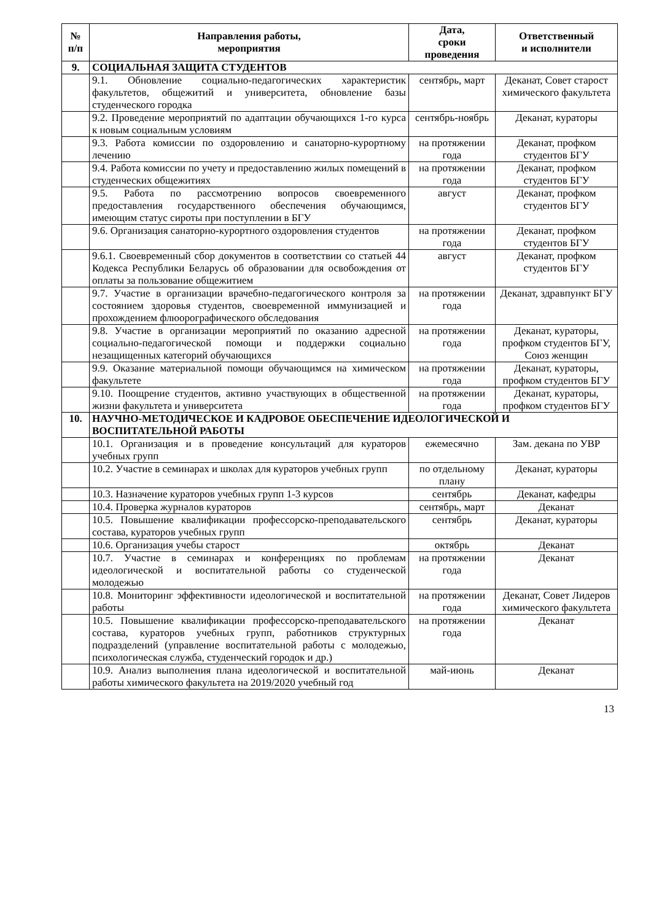| № п/п | Направления работы, мероприятия | Дата, сроки проведения | Ответственный и исполнители |
| --- | --- | --- | --- |
| 9. | СОЦИАЛЬНАЯ ЗАЩИТА СТУДЕНТОВ | | |
| | 9.1. Обновление социально-педагогических характеристик факультетов, общежитий и университета, обновление базы студенческого городка | сентябрь, март | Деканат, Совет старост химического факультета |
| | 9.2. Проведение мероприятий по адаптации обучающихся 1-го курса к новым социальным условиям | сентябрь-ноябрь | Деканат, кураторы |
| | 9.3. Работа комиссии по оздоровлению и санаторно-курортному лечению | на протяжении года | Деканат, профком студентов БГУ |
| | 9.4. Работа комиссии по учету и предоставлению жилых помещений в студенческих общежитиях | на протяжении года | Деканат, профком студентов БГУ |
| | 9.5. Работа по рассмотрению вопросов своевременного предоставления государственного обеспечения обучающимся, имеющим статус сироты при поступлении в БГУ | август | Деканат, профком студентов БГУ |
| | 9.6. Организация санаторно-курортного оздоровления студентов | на протяжении года | Деканат, профком студентов БГУ |
| | 9.6.1. Своевременный сбор документов в соответствии со статьей 44 Кодекса Республики Беларусь об образовании для освобождения от оплаты за пользование общежитием | август | Деканат, профком студентов БГУ |
| | 9.7. Участие в организации врачебно-педагогического контроля за состоянием здоровья студентов, своевременной иммунизацией и прохождением флюорографического обследования | на протяжении года | Деканат, здравпункт БГУ |
| | 9.8. Участие в организации мероприятий по оказанию адресной социально-педагогической помощи и поддержки социально незащищенных категорий обучающихся | на протяжении года | Деканат, кураторы, профком студентов БГУ, Союз женщин |
| | 9.9. Оказание материальной помощи обучающимся на химическом факультете | на протяжении года | Деканат, кураторы, профком студентов БГУ |
| | 9.10. Поощрение студентов, активно участвующих в общественной жизни факультета и университета | на протяжении года | Деканат, кураторы, профком студентов БГУ |
| 10. | НАУЧНО-МЕТОДИЧЕСКОЕ И КАДРОВОЕ ОБЕСПЕЧЕНИЕ ИДЕОЛОГИЧЕСКОЙ И ВОСПИТАТЕЛЬНОЙ РАБОТЫ | | |
| | 10.1. Организация и в проведение консультаций для кураторов учебных групп | ежемесячно | Зам. декана по УВР |
| | 10.2. Участие в семинарах и школах для кураторов учебных групп | по отдельному плану | Деканат, кураторы |
| | 10.3. Назначение кураторов учебных групп 1-3 курсов | сентябрь | Деканат, кафедры |
| | 10.4. Проверка журналов кураторов | сентябрь, март | Деканат |
| | 10.5. Повышение квалификации профессорско-преподавательского состава, кураторов учебных групп | сентябрь | Деканат, кураторы |
| | 10.6. Организация учебы старост | октябрь | Деканат |
| | 10.7. Участие в семинарах и конференциях по проблемам идеологической и воспитательной работы со студенческой молодежью | на протяжении года | Деканат |
| | 10.8. Мониторинг эффективности идеологической и воспитательной работы | на протяжении года | Деканат, Совет Лидеров химического факультета |
| | 10.5. Повышение квалификации профессорско-преподавательского состава, кураторов учебных групп, работников структурных подразделений (управление воспитательной работы с молодежью, психологическая служба, студенческий городок и др.) | на протяжении года | Деканат |
| | 10.9. Анализ выполнения плана идеологической и воспитательной работы химического факультета на 2019/2020 учебный год | май-июнь | Деканат |
13